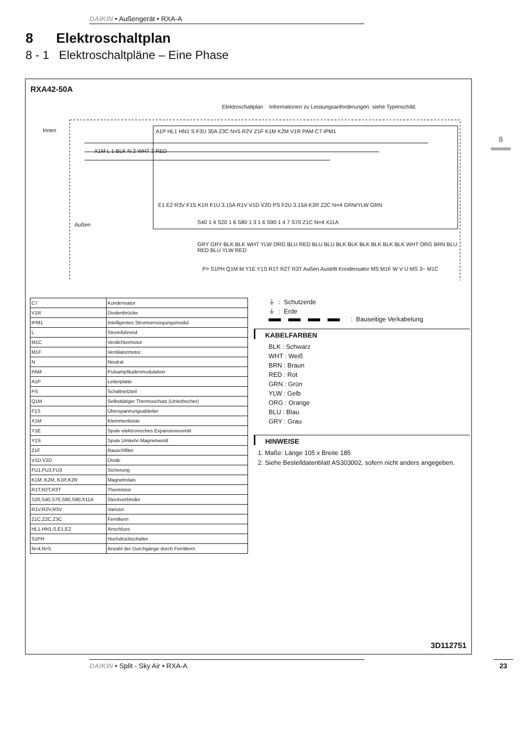DAIKIN • Außengerät • RXA-A
8 Elektroschaltplan
8 - 1 Elektroschaltpläne – Eine Phase
8
RXA42-50A
Elektroschaltplan Informationen zu Leistungsanforderungen: siehe Typenschild.
Innen
X1M L 1 BLK N 2 WHT 3 RED
A1P HL1 HN1 S F3U 30A Z3C N=5 R2V Z1F K1M K2M V1R PAM C7 IPM1
E1 E2 R3V F1S K1R F1U 3.15A R1V V1D V2D PS F2U 3.15A K2R Z2C N=4 GRN/YLW GRN
Außen
S40 1 4 S20 1 6 S80 1 3 1 6 S90 1 4 7 S70 Z1C N=4 X11A
GRY GRY BLK BLK WHT YLW ORG BLU RED BLU BLU BLK BLK BLK BLK BLK BLK WHT ORG BRN BLU RED BLU YLW RED
P> S1PH Q1M M Y1E Y1S R1T R2T R3T Außen Austritt Kondensator MS M1F W V U MS 3~ M1C
| C7 | Kondensator |
| V1R | Diodenbrücke |
| IPM1 | Intelligentes Stromversorgungsmodul |
| L | Stromführend |
| M1C | Verdichtermotor |
| M1F | Ventilatormotor |
| N | Neutral |
| PAM | Pulsamplitudenmodulation |
| A1P | Leiterplatte |
| PS | Schaltnetzteil |
| Q1M | Selbsttätiger Thermoschutz (Unterbecher) |
| F1S | Überspannungsableiter |
| X1M | Klemmenleiste |
| Y1E | Spule elektronisches Expansionsventil |
| Y1S | Spule Umkehr-Magnetventil |
| Z1F | Rauschfilter |
| V1D,V2D | Diode |
| FU1,FU2,FU3 | Sicherung |
| K1M, K2M, K1R,K2R | Magnetrelais |
| R1T,R2T,R3T | Thermistor |
| S20,S40,S70,S80,S90,X11A | Steckverbinder |
| R1V,R2V,R3V | Varistor |
| Z1C,Z2C,Z3C | Ferritkern |
| HL1,HN1,S,E1,E2 | Anschluss |
| S1PH | Hochdruckschalter |
| N=4,N=5 | Anzahl der Durchgänge durch Ferritkern |
⏚ : Schutzerde
⏚ : Erde
: Bauseitige Verkabelung
KABELFARBEN
BLK : Schwarz
WHT : Weiß
BRN : Braun
RED : Rot
GRN : Grün
YLW : Gelb
ORG : Orange
BLU : Blau
GRY : Grau
HINWEISE
1. Maße: Länge 105 x Breite 185
2. Siehe Bestelldatenblatt AS303002, sofern nicht anders angegeben.
3D112751
DAIKIN • Split - Sky Air • RXA-A 23